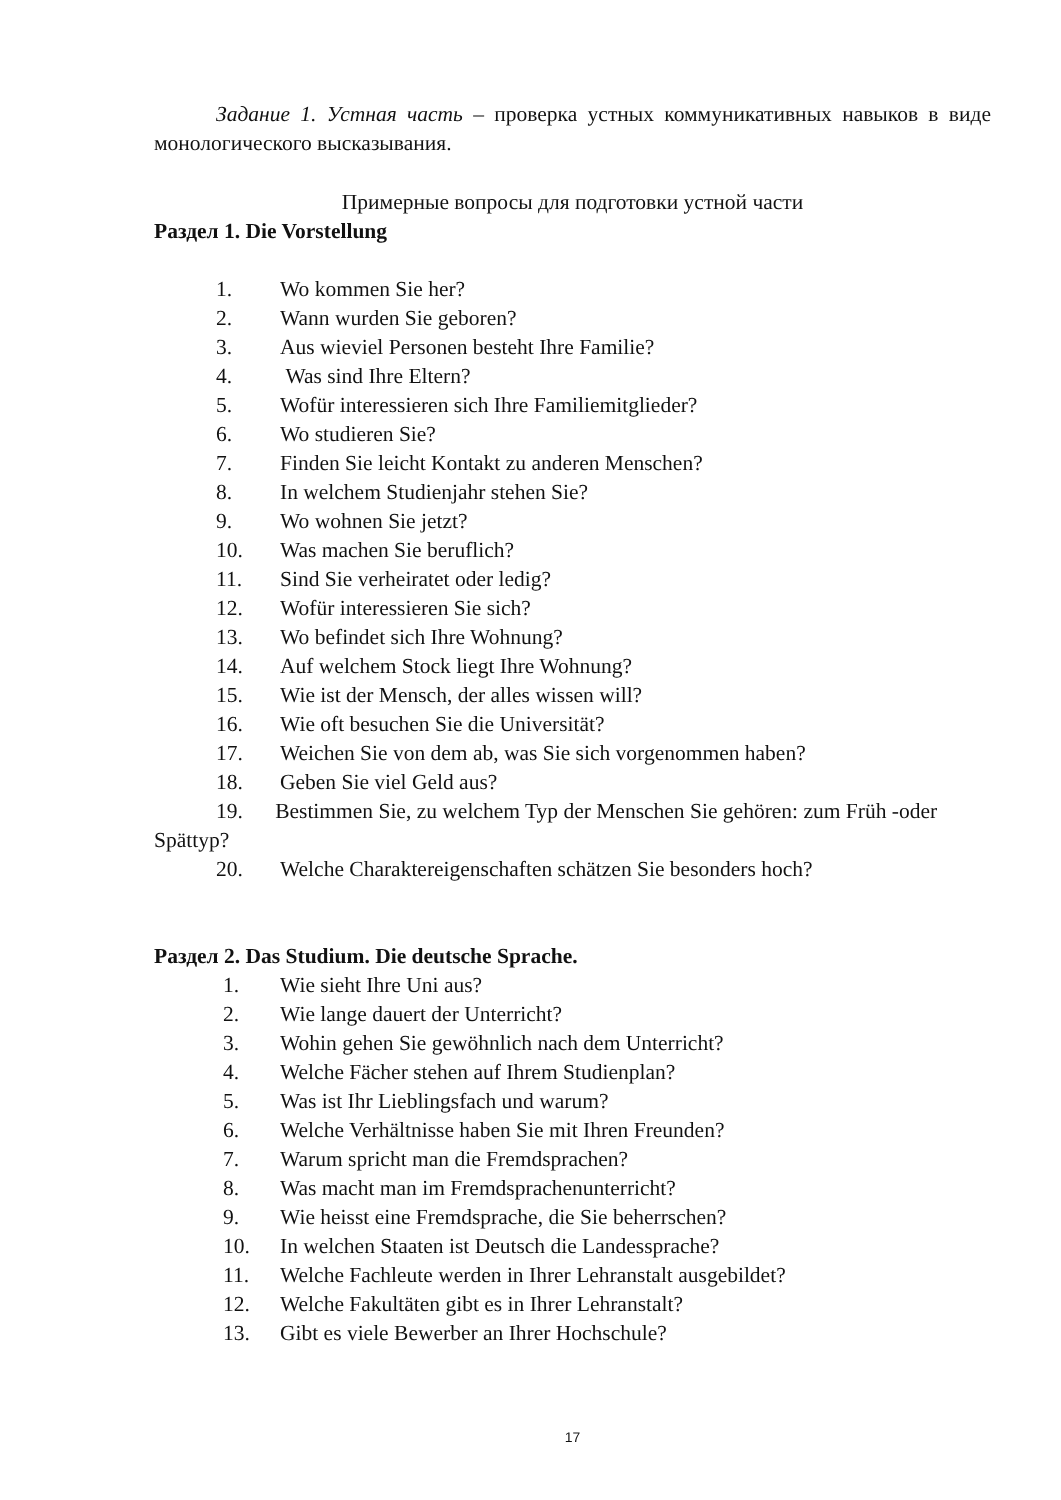Задание 1. Устная часть – проверка устных коммуникативных навыков в виде монологического высказывания.
Примерные вопросы для подготовки устной части
Раздел 1. Die Vorstellung
1. Wo kommen Sie her?
2. Wann wurden Sie geboren?
3. Aus wieviel Personen besteht Ihre Familie?
4. Was sind Ihre Eltern?
5. Wofür interessieren sich Ihre Familiemitglieder?
6. Wo studieren Sie?
7. Finden Sie leicht Kontakt zu anderen Menschen?
8. In welchem Studienjahr stehen Sie?
9. Wo wohnen Sie jetzt?
10. Was machen Sie beruflich?
11. Sind Sie verheiratet oder ledig?
12. Wofür interessieren Sie sich?
13. Wo befindet sich Ihre Wohnung?
14. Auf welchem Stock liegt Ihre Wohnung?
15. Wie ist der Mensch, der alles wissen will?
16. Wie oft besuchen Sie die Universität?
17. Weichen Sie von dem ab, was Sie sich vorgenommen haben?
18. Geben Sie viel Geld aus?
19. Bestimmen Sie, zu welchem Typ der Menschen Sie gehören: zum Früh -oder Spättyp?
20. Welche Charaktereigenschaften schätzen Sie besonders hoch?
Раздел 2. Das Studium. Die deutsche Sprache.
1. Wie sieht Ihre Uni aus?
2. Wie lange dauert der Unterricht?
3. Wohin gehen Sie gewöhnlich nach dem Unterricht?
4. Welche Fächer stehen auf Ihrem Studienplan?
5. Was ist Ihr Lieblingsfach und warum?
6. Welche Verhältnisse haben Sie mit Ihren Freunden?
7. Warum spricht man die Fremdsprachen?
8. Was macht man im Fremdsprachenunterricht?
9. Wie heisst eine Fremdsprache, die Sie beherrschen?
10. In welchen Staaten ist Deutsch die Landessprache?
11. Welche Fachleute werden in Ihrer Lehranstalt ausgebildet?
12. Welche Fakultäten gibt es in Ihrer Lehranstalt?
13. Gibt es viele Bewerber an Ihrer Hochschule?
17